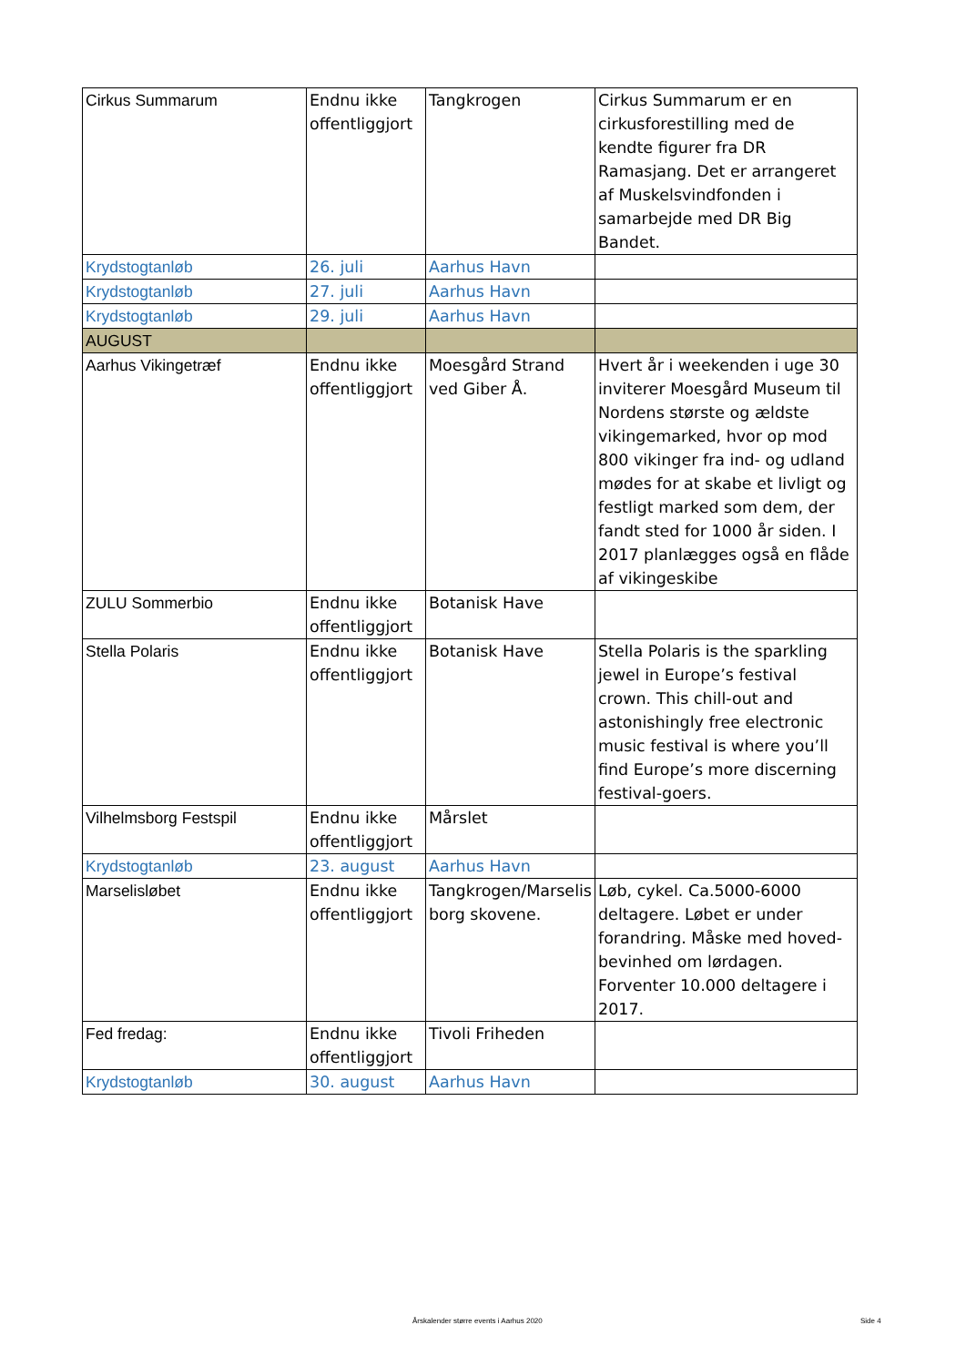| Cirkus Summarum | Endnu ikke offentliggjort | Tangkrogen | Cirkus Summarum er en cirkusforestilling med de kendte figurer fra DR Ramasjang. Det er arrangeret af Muskelsvindfonden i samarbejde med DR Big Bandet. |
| Krydstogtanløb | 26. juli | Aarhus Havn | |
| Krydstogtanløb | 27. juli | Aarhus Havn | |
| Krydstogtanløb | 29. juli | Aarhus Havn | |
| AUGUST | | | |
| Aarhus Vikingetræf | Endnu ikke offentliggjort | Moesgård Strand ved Giber Å. | Hvert år i weekenden i uge 30 inviterer Moesgård Museum til Nordens største og ældste vikingemarked, hvor op mod 800 vikinger fra ind- og udland mødes for at skabe et livligt og festligt marked som dem, der fandt sted for 1000 år siden. I 2017 planlægges også en flåde af vikingeskibe |
| ZULU Sommerbio | Endnu ikke offentliggjort | Botanisk Have | |
| Stella Polaris | Endnu ikke offentliggjort | Botanisk Have | Stella Polaris is the sparkling jewel in Europe’s festival crown. This chill-out and astonishingly free electronic music festival is where you’ll find Europe’s more discerning festival-goers. |
| Vilhelmsborg Festspil | Endnu ikke offentliggjort | Mårslet | |
| Krydstogtanløb | 23. august | Aarhus Havn | |
| Marselisløbet | Endnu ikke offentliggjort | Tangkrogen/Marselis borg skovene. | Løb, cykel. Ca.5000-6000 deltagere. Løbet er under forandring. Måske med hoved-bevinhed om lørdagen. Forventer 10.000 deltagere i 2017. |
| Fed fredag: | Endnu ikke offentliggjort | Tivoli Friheden | |
| Krydstogtanløb | 30. august | Aarhus Havn | |
Årskalender større events i Aarhus 2020
Side 4